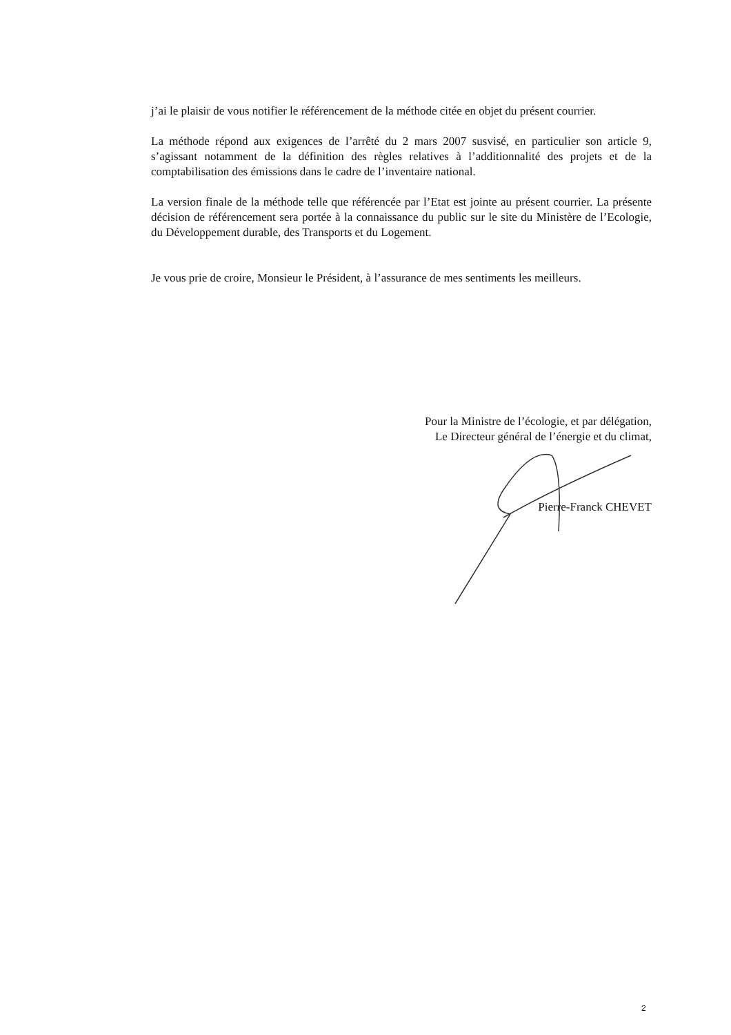j’ai le plaisir de vous notifier le référencement de la méthode citée en objet du présent courrier.
La méthode répond aux exigences de l’arrêté du 2 mars 2007 susvisé, en particulier son article 9, s’agissant notamment de la définition des règles relatives à l’additionnalité des projets et de la comptabilisation des émissions dans le cadre de l’inventaire national.
La version finale de la méthode telle que référencée par l’Etat est jointe au présent courrier. La présente décision de référencement sera portée à la connaissance du public sur le site du Ministère de l’Ecologie, du Développement durable, des Transports et du Logement.
Je vous prie de croire, Monsieur le Président, à l’assurance de mes sentiments les meilleurs.
Pour la Ministre de l’écologie, et par délégation,
Le Directeur général de l’énergie et du climat,
Pierre-Franck CHEVET
2